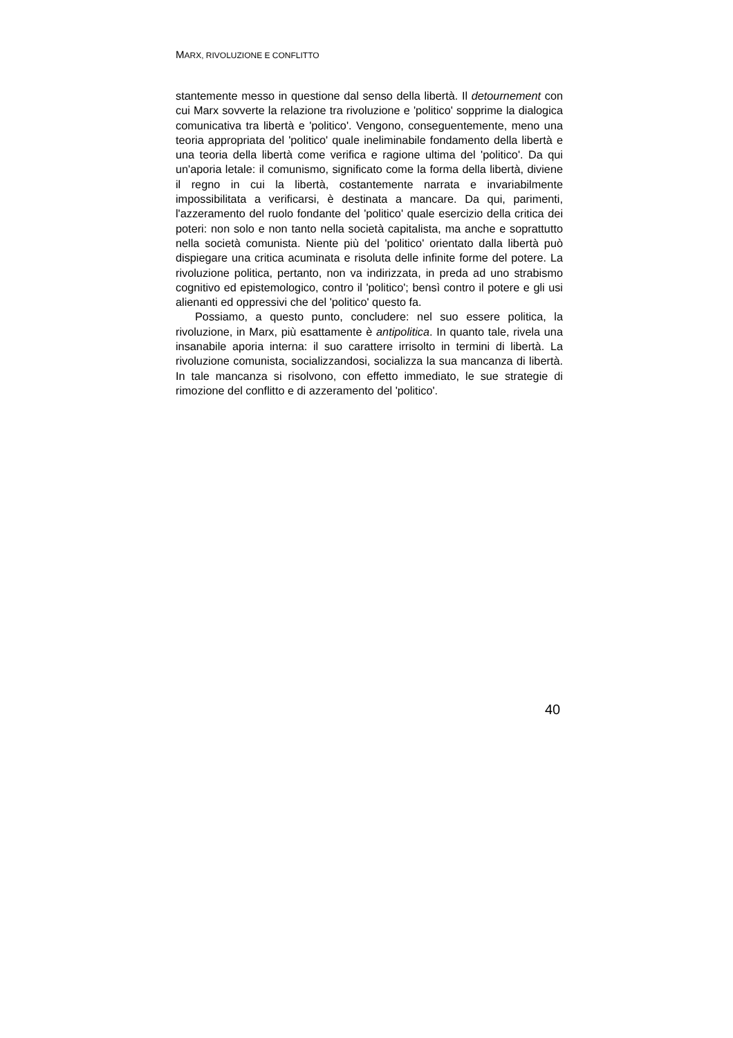MARX, RIVOLUZIONE E CONFLITTO
stantemente messo in questione dal senso della libertà. Il detournement con cui Marx sovverte la relazione tra rivoluzione e 'politico' sopprime la dialogica comunicativa tra libertà e 'politico'. Vengono, conseguentemente, meno una teoria appropriata del 'politico' quale ineliminabile fondamento della libertà e una teoria della libertà come verifica e ragione ultima del 'politico'. Da qui un'aporia letale: il comunismo, significato come la forma della libertà, diviene il regno in cui la libertà, costantemente narrata e invariabilmente impossibilitata a verificarsi, è destinata a mancare. Da qui, parimenti, l'azzeramento del ruolo fondante del 'politico' quale esercizio della critica dei poteri: non solo e non tanto nella società capitalista, ma anche e soprattutto nella società comunista. Niente più del 'politico' orientato dalla libertà può dispiegare una critica acuminata e risoluta delle infinite forme del potere. La rivoluzione politica, pertanto, non va indirizzata, in preda ad uno strabismo cognitivo ed epistemologico, contro il 'politico'; bensì contro il potere e gli usi alienanti ed oppressivi che del 'politico' questo fa.
Possiamo, a questo punto, concludere: nel suo essere politica, la rivoluzione, in Marx, più esattamente è antipolitica. In quanto tale, rivela una insanabile aporia interna: il suo carattere irrisolto in termini di libertà. La rivoluzione comunista, socializzandosi, socializza la sua mancanza di libertà. In tale mancanza si risolvono, con effetto immediato, le sue strategie di rimozione del conflitto e di azzeramento del 'politico'.
40